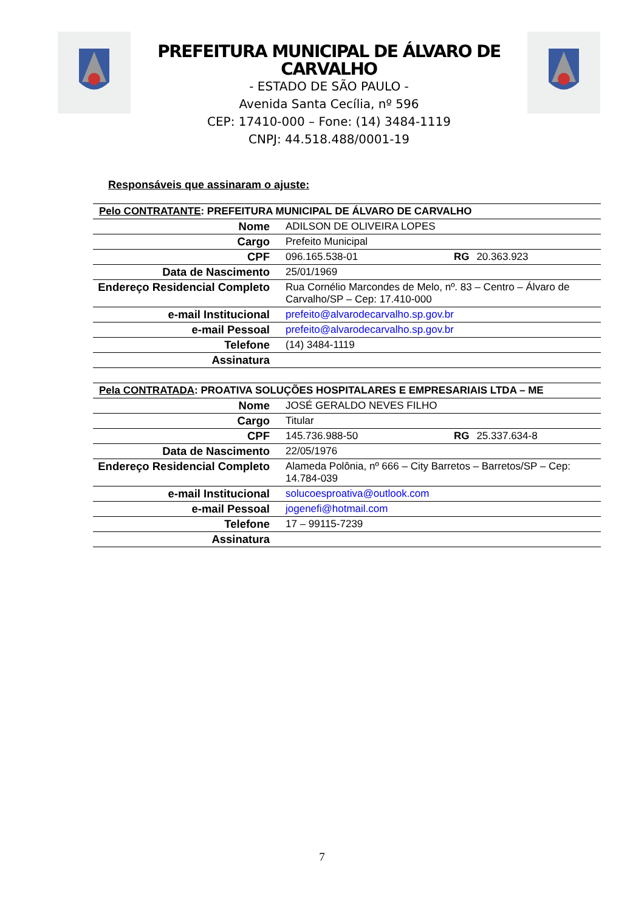PREFEITURA MUNICIPAL DE ÁLVARO DE CARVALHO
- ESTADO DE SÃO PAULO -
Avenida Santa Cecília, nº 596
CEP: 17410-000 – Fone: (14) 3484-1119
CNPJ: 44.518.488/0001-19
Responsáveis que assinaram o ajuste:
| Pelo CONTRATANTE : PREFEITURA MUNICIPAL DE ÁLVARO DE CARVALHO | | | |
| Nome | ADILSON DE OLIVEIRA LOPES | | |
| Cargo | Prefeito Municipal | | |
| CPF | 096.165.538-01 | RG | 20.363.923 |
| Data de Nascimento | 25/01/1969 | | |
| Endereço Residencial Completo | Rua Cornélio Marcondes de Melo, nº. 83 – Centro – Álvaro de Carvalho/SP – Cep: 17.410-000 | | |
| e-mail Institucional | prefeito@alvarodecarvalho.sp.gov.br | | |
| e-mail Pessoal | prefeito@alvarodecarvalho.sp.gov.br | | |
| Telefone | (14) 3484-1119 | | |
| Assinatura | | | |
| Pela CONTRATADA : PROATIVA SOLUÇÕES HOSPITALARES E EMPRESARIAIS LTDA – ME | | | |
| Nome | JOSÉ GERALDO NEVES FILHO | | |
| Cargo | Titular | | |
| CPF | 145.736.988-50 | RG | 25.337.634-8 |
| Data de Nascimento | 22/05/1976 | | |
| Endereço Residencial Completo | Alameda Polônia, nº 666 – City Barretos – Barretos/SP – Cep: 14.784-039 | | |
| e-mail Institucional | solucoesproativa@outlook.com | | |
| e-mail Pessoal | jogenefi@hotmail.com | | |
| Telefone | 17 – 99115-7239 | | |
| Assinatura | | | |
7